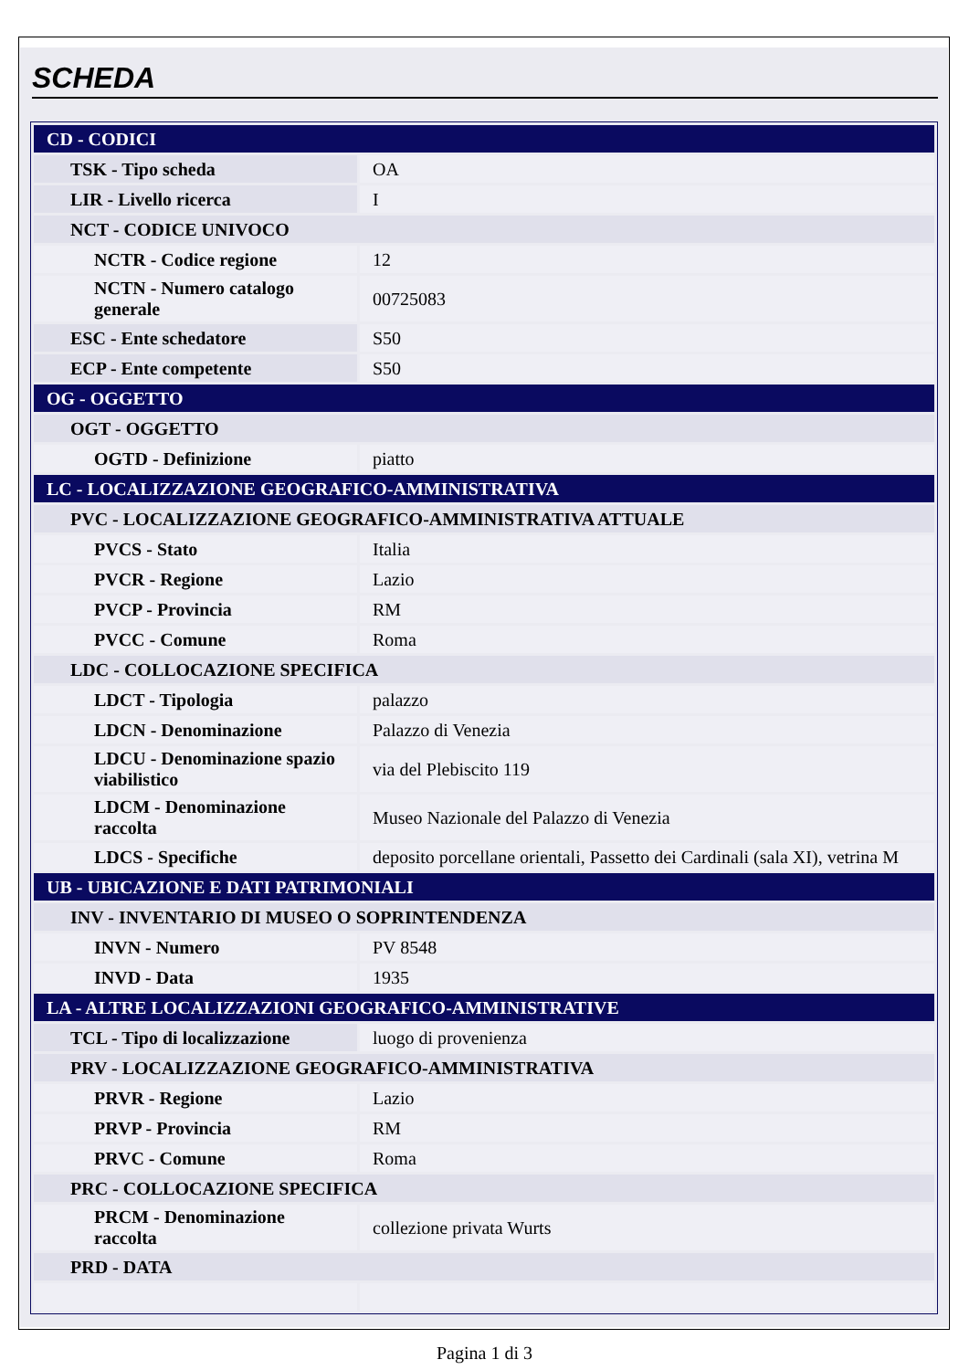SCHEDA
| CD - CODICI | |
| TSK - Tipo scheda | OA |
| LIR - Livello ricerca | I |
| NCT - CODICE UNIVOCO | |
| NCTR - Codice regione | 12 |
| NCTN - Numero catalogo generale | 00725083 |
| ESC - Ente schedatore | S50 |
| ECP - Ente competente | S50 |
| OG - OGGETTO | |
| OGT - OGGETTO | |
| OGTD - Definizione | piatto |
| LC - LOCALIZZAZIONE GEOGRAFICO-AMMINISTRATIVA | |
| PVC - LOCALIZZAZIONE GEOGRAFICO-AMMINISTRATIVA ATTUALE | |
| PVCS - Stato | Italia |
| PVCR - Regione | Lazio |
| PVCP - Provincia | RM |
| PVCC - Comune | Roma |
| LDC - COLLOCAZIONE SPECIFICA | |
| LDCT - Tipologia | palazzo |
| LDCN - Denominazione | Palazzo di Venezia |
| LDCU - Denominazione spazio viabilistico | via del Plebiscito 119 |
| LDCM - Denominazione raccolta | Museo Nazionale del Palazzo di Venezia |
| LDCS - Specifiche | deposito porcellane orientali, Passetto dei Cardinali (sala XI), vetrina M |
| UB - UBICAZIONE E DATI PATRIMONIALI | |
| INV - INVENTARIO DI MUSEO O SOPRINTENDENZA | |
| INVN - Numero | PV 8548 |
| INVD - Data | 1935 |
| LA - ALTRE LOCALIZZAZIONI GEOGRAFICO-AMMINISTRATIVE | |
| TCL - Tipo di localizzazione | luogo di provenienza |
| PRV - LOCALIZZAZIONE GEOGRAFICO-AMMINISTRATIVA | |
| PRVR - Regione | Lazio |
| PRVP - Provincia | RM |
| PRVC - Comune | Roma |
| PRC - COLLOCAZIONE SPECIFICA | |
| PRCM - Denominazione raccolta | collezione privata Wurts |
| PRD - DATA | |
Pagina 1 di 3